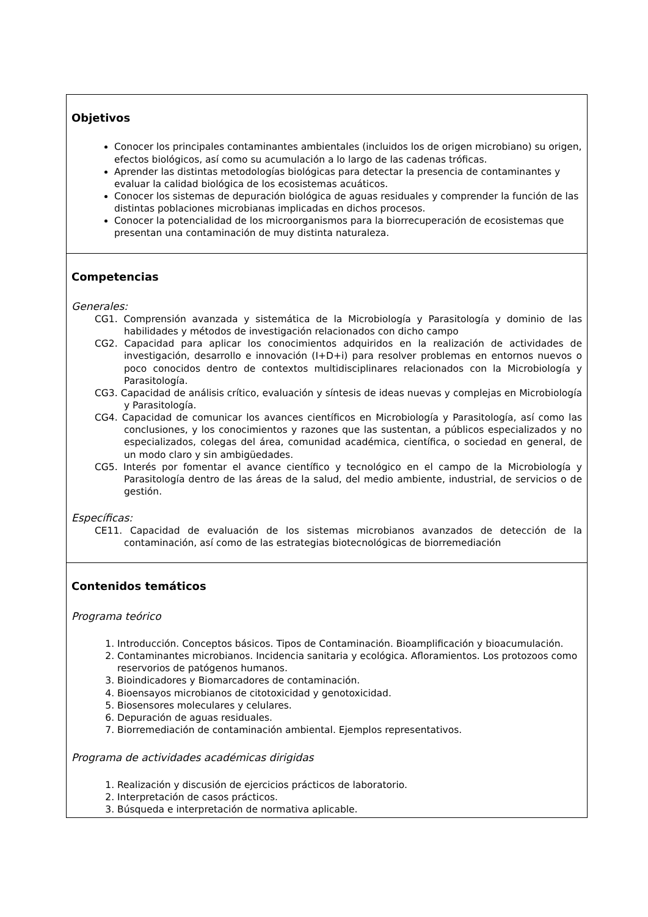| Objetivos Conocer los principales contaminantes ambientales (incluidos los de origen microbiano) su origen, efectos biológicos, así como su acumulación a lo largo de las cadenas tróficas. Aprender las distintas metodologías biológicas para detectar la presencia de contaminantes y evaluar la calidad biológica de los ecosistemas acuáticos. Conocer los sistemas de depuración biológica de aguas residuales y comprender la función de las distintas poblaciones microbianas implicadas en dichos procesos. Conocer la potencialidad de los microorganismos para la biorrecuperación de ecosistemas que presentan una contaminación de muy distinta naturaleza. |
| Competencias Generales: CG1. Comprensión avanzada y sistemática de la Microbiología y Parasitología y dominio de las habilidades y métodos de investigación relacionados con dicho campo CG2. Capacidad para aplicar los conocimientos adquiridos en la realización de actividades de investigación, desarrollo e innovación (I+D+i) para resolver problemas en entornos nuevos o poco conocidos dentro de contextos multidisciplinares relacionados con la Microbiología y Parasitología. CG3. Capacidad de análisis crítico, evaluación y síntesis de ideas nuevas y complejas en Microbiología y Parasitología. CG4. Capacidad de comunicar los avances científicos en Microbiología y Parasitología, así como las conclusiones, y los conocimientos y razones que las sustentan, a públicos especializados y no especializados, colegas del área, comunidad académica, científica, o sociedad en general, de un modo claro y sin ambigüedades. CG5. Interés por fomentar el avance científico y tecnológico en el campo de la Microbiología y Parasitología dentro de las áreas de la salud, del medio ambiente, industrial, de servicios o de gestión. Específicas: CE11. Capacidad de evaluación de los sistemas microbianos avanzados de detección de la contaminación, así como de las estrategias biotecnológicas de biorremediación |
| Contenidos temáticos Programa teórico 1. Introducción. Conceptos básicos. Tipos de Contaminación. Bioamplificación y bioacumulación. 2. Contaminantes microbianos. Incidencia sanitaria y ecológica. Afloramientos. Los protozoos como reservorios de patógenos humanos. 3. Bioindicadores y Biomarcadores de contaminación. 4. Bioensayos microbianos de citotoxicidad y genotoxicidad. 5. Biosensores moleculares y celulares. 6. Depuración de aguas residuales. 7. Biorremediación de contaminación ambiental. Ejemplos representativos. Programa de actividades académicas dirigidas 1. Realización y discusión de ejercicios prácticos de laboratorio. 2. Interpretación de casos prácticos. 3. Búsqueda e interpretación de normativa aplicable. |